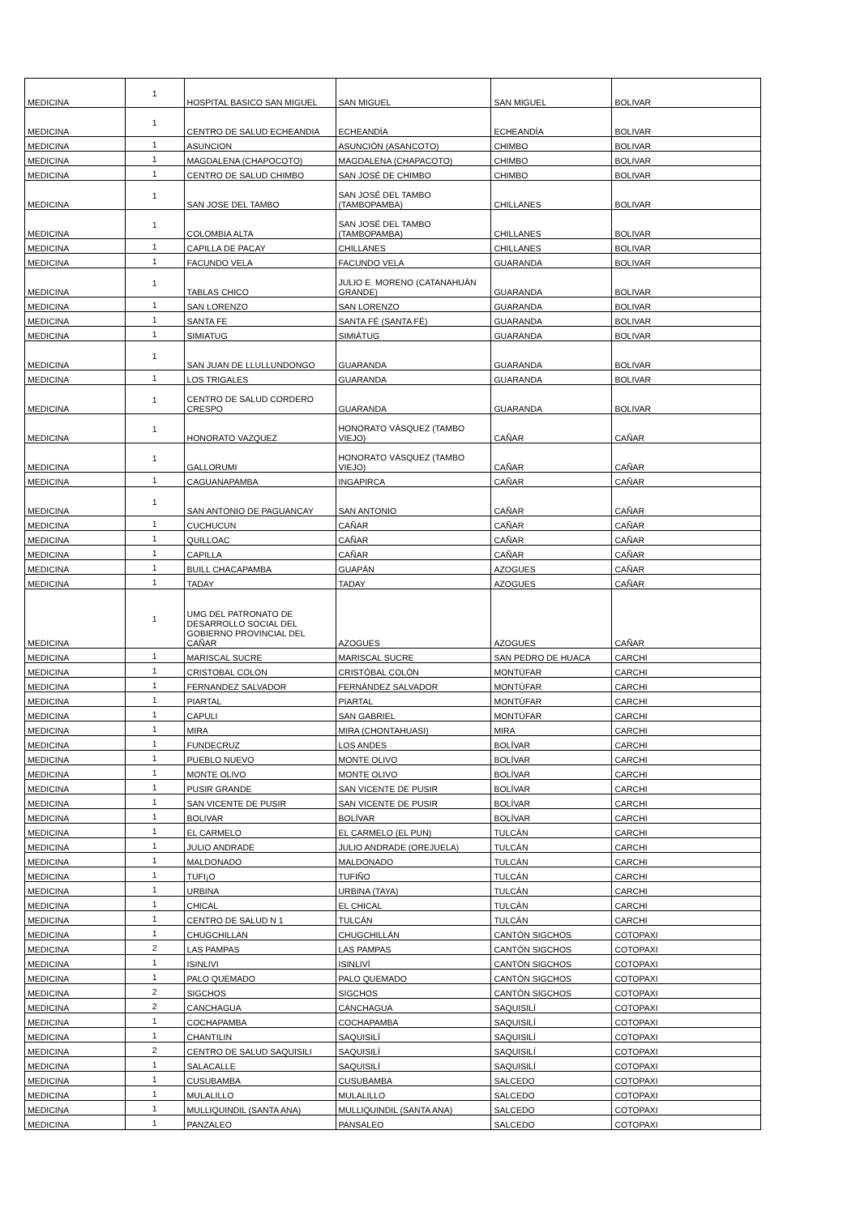| MEDICINA | 1 | HOSPITAL BASICO SAN MIGUEL | SAN MIGUEL | SAN MIGUEL | BOLIVAR |
| MEDICINA | 1 | CENTRO DE SALUD ECHEANDIA | ECHEANDÍA | ECHEANDÍA | BOLIVAR |
| MEDICINA | 1 | ASUNCION | ASUNCIÓN (ASANCOTO) | CHIMBO | BOLIVAR |
| MEDICINA | 1 | MAGDALENA (CHAPOCOTO) | MAGDALENA (CHAPACOTO) | CHIMBO | BOLIVAR |
| MEDICINA | 1 | CENTRO DE SALUD CHIMBO | SAN JOSÉ DE CHIMBO | CHIMBO | BOLIVAR |
| MEDICINA | 1 | SAN JOSE DEL TAMBO | SAN JOSÉ DEL TAMBO (TAMBOPAMBA) | CHILLANES | BOLIVAR |
| MEDICINA | 1 | COLOMBIA ALTA | SAN JOSÉ DEL TAMBO (TAMBOPAMBA) | CHILLANES | BOLIVAR |
| MEDICINA | 1 | CAPILLA DE PACAY | CHILLANES | CHILLANES | BOLIVAR |
| MEDICINA | 1 | FACUNDO VELA | FACUNDO VELA | GUARANDA | BOLIVAR |
| MEDICINA | 1 | TABLAS CHICO | JULIO E. MORENO (CATANAHUÁN GRANDE) | GUARANDA | BOLIVAR |
| MEDICINA | 1 | SAN LORENZO | SAN LORENZO | GUARANDA | BOLIVAR |
| MEDICINA | 1 | SANTA FE | SANTA FÉ (SANTA FÉ) | GUARANDA | BOLIVAR |
| MEDICINA | 1 | SIMIATUG | SIMIÁTUG | GUARANDA | BOLIVAR |
| MEDICINA | 1 | SAN JUAN DE LLULLUNDONGO | GUARANDA | GUARANDA | BOLIVAR |
| MEDICINA | 1 | LOS TRIGALES | GUARANDA | GUARANDA | BOLIVAR |
| MEDICINA | 1 | CENTRO DE SALUD CORDERO CRESPO | GUARANDA | GUARANDA | BOLIVAR |
| MEDICINA | 1 | HONORATO VAZQUEZ | HONORATO VÁSQUEZ (TAMBO VIEJO) | CAÑAR | CAÑAR |
| MEDICINA | 1 | GALLORUMI | HONORATO VÁSQUEZ (TAMBO VIEJO) | CAÑAR | CAÑAR |
| MEDICINA | 1 | CAGUANAPAMBA | INGAPIRCA | CAÑAR | CAÑAR |
| MEDICINA | 1 | SAN ANTONIO DE PAGUANCAY | SAN ANTONIO | CAÑAR | CAÑAR |
| MEDICINA | 1 | CUCHUCUN | CAÑAR | CAÑAR | CAÑAR |
| MEDICINA | 1 | QUILLOAC | CAÑAR | CAÑAR | CAÑAR |
| MEDICINA | 1 | CAPILLA | CAÑAR | CAÑAR | CAÑAR |
| MEDICINA | 1 | BUILL CHACAPAMBA | GUAPÁN | AZOGUES | CAÑAR |
| MEDICINA | 1 | TADAY | TADAY | AZOGUES | CAÑAR |
| MEDICINA | 1 | UMG DEL PATRONATO DE DESARROLLO SOCIAL DEL GOBIERNO PROVINCIAL DEL CAÑAR | AZOGUES | AZOGUES | CAÑAR |
| MEDICINA | 1 | MARISCAL SUCRE | MARISCAL SUCRE | SAN PEDRO DE HUACA | CARCHI |
| MEDICINA | 1 | CRISTOBAL COLON | CRISTÓBAL COLÓN | MONTÚFAR | CARCHI |
| MEDICINA | 1 | FERNANDEZ SALVADOR | FERNÁNDEZ SALVADOR | MONTÚFAR | CARCHI |
| MEDICINA | 1 | PIARTAL | PIARTAL | MONTÚFAR | CARCHI |
| MEDICINA | 1 | CAPULI | SAN GABRIEL | MONTÚFAR | CARCHI |
| MEDICINA | 1 | MIRA | MIRA (CHONTAHUASI) | MIRA | CARCHI |
| MEDICINA | 1 | FUNDECRUZ | LOS ANDES | BOLÍVAR | CARCHI |
| MEDICINA | 1 | PUEBLO NUEVO | MONTE OLIVO | BOLÍVAR | CARCHI |
| MEDICINA | 1 | MONTE OLIVO | MONTE OLIVO | BOLÍVAR | CARCHI |
| MEDICINA | 1 | PUSIR GRANDE | SAN VICENTE DE PUSIR | BOLÍVAR | CARCHI |
| MEDICINA | 1 | SAN VICENTE DE PUSIR | SAN VICENTE DE PUSIR | BOLÍVAR | CARCHI |
| MEDICINA | 1 | BOLIVAR | BOLÍVAR | BOLÍVAR | CARCHI |
| MEDICINA | 1 | EL CARMELO | EL CARMELO (EL PUN) | TULCÁN | CARCHI |
| MEDICINA | 1 | JULIO ANDRADE | JULIO ANDRADE (OREJUELA) | TULCÁN | CARCHI |
| MEDICINA | 1 | MALDONADO | MALDONADO | TULCÁN | CARCHI |
| MEDICINA | 1 | TUFI¡O | TUFIÑO | TULCÁN | CARCHI |
| MEDICINA | 1 | URBINA | URBINA (TAYA) | TULCÁN | CARCHI |
| MEDICINA | 1 | CHICAL | EL CHICAL | TULCÁN | CARCHI |
| MEDICINA | 1 | CENTRO DE SALUD N 1 | TULCÁN | TULCÁN | CARCHI |
| MEDICINA | 1 | CHUGCHILLAN | CHUGCHILLÁN | CANTÒN SIGCHOS | COTOPAXI |
| MEDICINA | 2 | LAS PAMPAS | LAS PAMPAS | CANTÒN SIGCHOS | COTOPAXI |
| MEDICINA | 1 | ISINLIVI | ISINLIVÍ | CANTÒN SIGCHOS | COTOPAXI |
| MEDICINA | 1 | PALO QUEMADO | PALO QUEMADO | CANTÒN SIGCHOS | COTOPAXI |
| MEDICINA | 2 | SIGCHOS | SIGCHOS | CANTÒN SIGCHOS | COTOPAXI |
| MEDICINA | 2 | CANCHAGUA | CANCHAGUA | SAQUISILÍ | COTOPAXI |
| MEDICINA | 1 | COCHAPAMBA | COCHAPAMBA | SAQUISILÍ | COTOPAXI |
| MEDICINA | 1 | CHANTILIN | SAQUISILÍ | SAQUISILÍ | COTOPAXI |
| MEDICINA | 2 | CENTRO DE SALUD SAQUISILI | SAQUISILÍ | SAQUISILÍ | COTOPAXI |
| MEDICINA | 1 | SALACALLE | SAQUISILÍ | SAQUISILÍ | COTOPAXI |
| MEDICINA | 1 | CUSUBAMBA | CUSUBAMBA | SALCEDO | COTOPAXI |
| MEDICINA | 1 | MULALILLO | MULALILLO | SALCEDO | COTOPAXI |
| MEDICINA | 1 | MULLIQUINDIL (SANTA ANA) | MULLIQUINDIL (SANTA ANA) | SALCEDO | COTOPAXI |
| MEDICINA | 1 | PANZALEO | PANSALEO | SALCEDO | COTOPAXI |